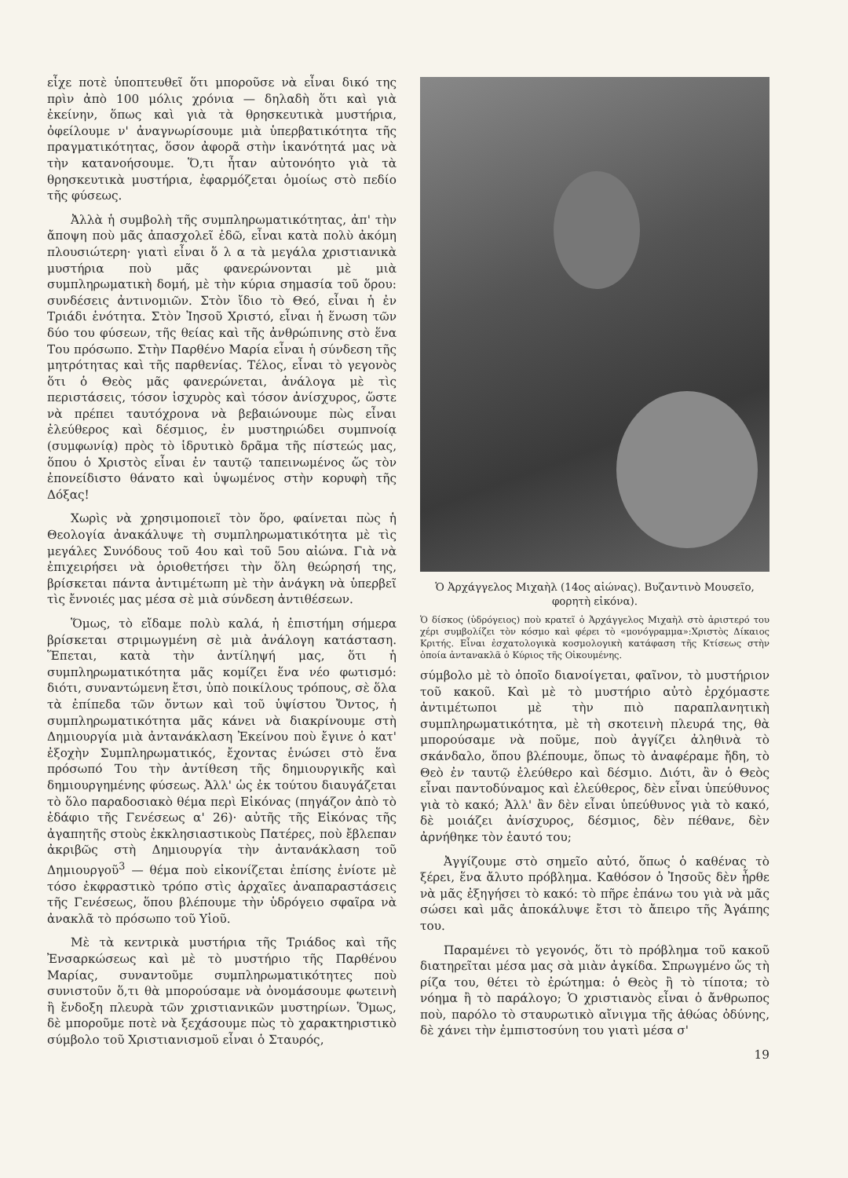εἶχε ποτὲ ὑποπτευθεῖ ὅτι μποροῦσε νὰ εἶναι δικό της πρὶν ἀπὸ 100 μόλις χρόνια — δηλαδὴ ὅτι καὶ γιὰ ἐκείνην, ὅπως καὶ γιὰ τὰ θρησκευτικὰ μυστήρια, ὀφείλουμε ν' ἀναγνωρίσουμε μιὰ ὑπερβατικότητα τῆς πραγματικότητας, ὅσον ἀφορᾶ στὴν ἱκανότητά μας νὰ τὴν κατανοήσουμε. Ὅ,τι ἦταν αὐτονόητο γιὰ τὰ θρησκευτικὰ μυστήρια, ἐφαρμόζεται ὁμοίως στὸ πεδίο τῆς φύσεως.
Ἀλλὰ ἡ συμβολὴ τῆς συμπληρωματικότητας, ἀπ' τὴν ἄποψη ποὺ μᾶς ἀπασχολεῖ ἐδῶ, εἶναι κατὰ πολὺ ἀκόμη πλουσιώτερη· γιατὶ εἶναι ὅ λ α τὰ μεγάλα χριστιανικὰ μυστήρια ποὺ μᾶς φανερώνονται μὲ μιὰ συμπληρωματικὴ δομή, μὲ τὴν κύρια σημασία τοῦ ὅρου: συνδέσεις ἀντινομιῶν. Στὸν ἴδιο τὸ Θεό, εἶναι ἡ ἐν Τριάδι ἑνότητα. Στὸν Ἰησοῦ Χριστό, εἶναι ἡ ἕνωση τῶν δύο του φύσεων, τῆς θείας καὶ τῆς ἀνθρώπινης στὸ ἕνα Του πρόσωπο. Στὴν Παρθένο Μαρία εἶναι ἡ σύνδεση τῆς μητρότητας καὶ τῆς παρθενίας. Τέλος, εἶναι τὸ γεγονὸς ὅτι ὁ Θεὸς μᾶς φανερώνεται, ἀνάλογα μὲ τὶς περιστάσεις, τόσον ἰσχυρὸς καὶ τόσον ἀνίσχυρος, ὥστε νὰ πρέπει ταυτόχρονα νὰ βεβαιώνουμε πὼς εἶναι ἐλεύθερος καὶ δέσμιος, ἐν μυστηριώδει συμπνοίᾳ (συμφωνίᾳ) πρὸς τὸ ἱδρυτικὸ δρᾶμα τῆς πίστεώς μας, ὅπου ὁ Χριστὸς εἶναι ἐν ταυτῷ ταπεινωμένος ὥς τὸν ἐπονείδιστο θάνατο καὶ ὑψωμένος στὴν κορυφὴ τῆς Δόξας!
Χωρὶς νὰ χρησιμοποιεῖ τὸν ὅρο, φαίνεται πὼς ἡ Θεολογία ἀνακάλυψε τὴ συμπληρωματικότητα μὲ τὶς μεγάλες Συνόδους τοῦ 4ου καὶ τοῦ 5ου αἰώνα. Γιὰ νὰ ἐπιχειρήσει νὰ ὁριοθετήσει τὴν ὅλη θεώρησή της, βρίσκεται πάντα ἀντιμέτωπη μὲ τὴν ἀνάγκη νὰ ὑπερβεῖ τὶς ἔννοιές μας μέσα σὲ μιὰ σύνδεση ἀντιθέσεων.
Ὅμως, τὸ εἴδαμε πολὺ καλά, ἡ ἐπιστήμη σήμερα βρίσκεται στριμωγμένη σὲ μιὰ ἀνάλογη κατάσταση. Ἕπεται, κατὰ τὴν ἀντίληψή μας, ὅτι ἡ συμπληρωματικότητα μᾶς κομίζει ἕνα νέο φωτισμό: διότι, συναντώμενη ἔτσι, ὑπὸ ποικίλους τρόπους, σὲ ὅλα τὰ ἐπίπεδα τῶν ὄντων καὶ τοῦ ὑψίστου Ὄντος, ἡ συμπληρωματικότητα μᾶς κάνει νὰ διακρίνουμε στὴ Δημιουργία μιὰ ἀντανάκλαση Ἐκείνου ποὺ ἔγινε ὁ κατ' ἐξοχὴν Συμπληρωματικός, ἔχοντας ἑνώσει στὸ ἕνα πρόσωπό Του τὴν ἀντίθεση τῆς δημιουργικῆς καὶ δημιουργημένης φύσεως. Ἀλλ' ὡς ἐκ τούτου διαυγάζεται τὸ ὅλο παραδοσιακὸ θέμα περὶ Εἰκόνας (πηγάζον ἀπὸ τὸ ἐδάφιο τῆς Γενέσεως α' 26)· αὐτῆς τῆς Εἰκόνας τῆς ἀγαπητῆς στοὺς ἐκκλησιαστικοὺς Πατέρες, ποὺ ἔβλεπαν ἀκριβῶς στὴ Δημιουργία τὴν ἀντανάκλαση τοῦ Δημιουργοῦ<sup>3</sup> — θέμα ποὺ εἰκονίζεται ἐπίσης ἐνίοτε μὲ τόσο ἐκφραστικὸ τρόπο στὶς ἀρχαῖες ἀναπαραστάσεις τῆς Γενέσεως, ὅπου βλέπουμε τὴν ὑδρόγειο σφαῖρα νὰ ἀνακλᾶ τὸ πρόσωπο τοῦ Υἱοῦ.
Μὲ τὰ κεντρικὰ μυστήρια τῆς Τριάδος καὶ τῆς Ἐνσαρκώσεως καὶ μὲ τὸ μυστήριο τῆς Παρθένου Μαρίας, συναντοῦμε συμπληρωματικότητες ποὺ συνιστοῦν ὅ,τι θὰ μπορούσαμε νὰ ὀνομάσουμε φωτεινὴ ἢ ἔνδοξη πλευρὰ τῶν χριστιανικῶν μυστηρίων. Ὅμως, δὲ μποροῦμε ποτὲ νὰ ξεχάσουμε πὼς τὸ χαρακτηριστικὸ σύμβολο τοῦ Χριστιανισμοῦ εἶναι ὁ Σταυρός,
Ὁ Ἀρχάγγελος Μιχαὴλ (14ος αἰώνας). Βυζαντινὸ Μουσεῖο, φορητὴ εἰκόνα).
Ὁ δίσκος (ὑδρόγειος) ποὺ κρατεῖ ὁ Ἀρχάγγελος Μιχαὴλ στὸ ἀριστερό του χέρι συμβολίζει τὸν κόσμο καὶ φέρει τὸ «μονόγραμμα»:Χριστὸς Δίκαιος Κριτής. Εἶναι ἐσχατολογικὰ κοσμολογικὴ κατάφαση τῆς Κτίσεως στὴν ὁποία ἀντανακλᾶ ὁ Κύριος τῆς Οἰκουμένης.
σύμβολο μὲ τὸ ὁποῖο διανοίγεται, φαῖνον, τὸ μυστήριον τοῦ κακοῦ. Καὶ μὲ τὸ μυστήριο αὐτὸ ἐρχόμαστε ἀντιμέτωποι μὲ τὴν πιὸ παραπλανητικὴ συμπληρωματικότητα, μὲ τὴ σκοτεινὴ πλευρά της, θὰ μπορούσαμε νὰ ποῦμε, ποὺ ἀγγίζει ἀληθινὰ τὸ σκάνδαλο, ὅπου βλέπουμε, ὅπως τὸ ἀναφέραμε ἤδη, τὸ Θεὸ ἐν ταυτῷ ἐλεύθερο καὶ δέσμιο. Διότι, ἂν ὁ Θεὸς εἶναι παντοδύναμος καὶ ἐλεύθερος, δὲν εἶναι ὑπεύθυνος γιὰ τὸ κακό; Ἀλλ' ἂν δὲν εἶναι ὑπεύθυνος γιὰ τὸ κακό, δὲ μοιάζει ἀνίσχυρος, δέσμιος, δὲν πέθανε, δὲν ἀρνήθηκε τὸν ἑαυτό του;
Ἀγγίζουμε στὸ σημεῖο αὐτό, ὅπως ὁ καθένας τὸ ξέρει, ἕνα ἄλυτο πρόβλημα. Καθόσον ὁ Ἰησοῦς δὲν ἦρθε νὰ μᾶς ἐξηγήσει τὸ κακό: τὸ πῆρε ἐπάνω του γιὰ νὰ μᾶς σώσει καὶ μᾶς ἀποκάλυψε ἔτσι τὸ ἄπειρο τῆς Ἀγάπης του.
Παραμένει τὸ γεγονός, ὅτι τὸ πρόβλημα τοῦ κακοῦ διατηρεῖται μέσα μας σὰ μιὰν ἀγκίδα. Σπρωγμένο ὥς τὴ ρίζα του, θέτει τὸ ἐρώτημα: ὁ Θεὸς ἢ τὸ τίποτα; τὸ νόημα ἢ τὸ παράλογο; Ὁ χριστιανὸς εἶναι ὁ ἄνθρωπος ποὺ, παρόλο τὸ σταυρωτικὸ αἴνιγμα τῆς ἀθώας ὀδύνης, δὲ χάνει τὴν ἐμπιστοσύνη του γιατὶ μέσα σ'
19